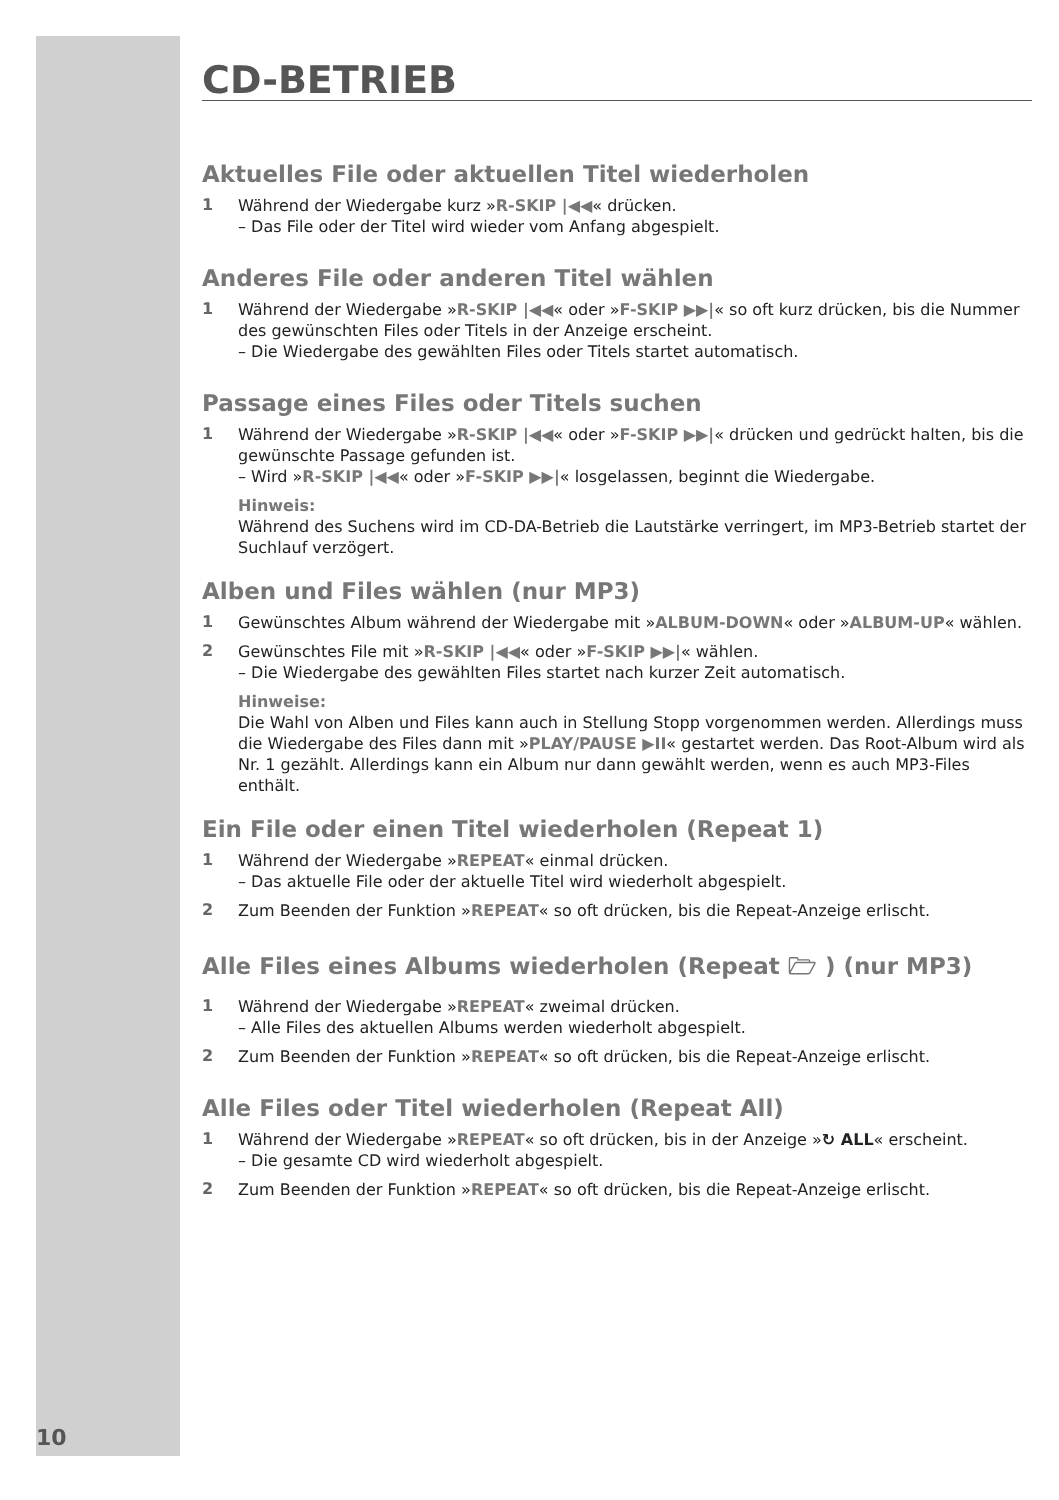CD-BETRIEB
Aktuelles File oder aktuellen Titel wiederholen
1
Während der Wiedergabe kurz »R-SKIP |◀◀« drücken.
– Das File oder der Titel wird wieder vom Anfang abgespielt.
Anderes File oder anderen Titel wählen
1
Während der Wiedergabe »R-SKIP |◀◀« oder »F-SKIP ▶▶|« so oft kurz drücken, bis die Nummer des gewünschten Files oder Titels in der Anzeige erscheint.
– Die Wiedergabe des gewählten Files oder Titels startet automatisch.
Passage eines Files oder Titels suchen
1
Während der Wiedergabe »R-SKIP |◀◀« oder »F-SKIP ▶▶|« drücken und gedrückt halten, bis die gewünschte Passage gefunden ist.
– Wird »R-SKIP |◀◀« oder »F-SKIP ▶▶|« losgelassen, beginnt die Wiedergabe.
Hinweis:
Während des Suchens wird im CD-DA-Betrieb die Lautstärke verringert, im MP3-Betrieb startet der Suchlauf verzögert.
Alben und Files wählen (nur MP3)
1
Gewünschtes Album während der Wiedergabe mit »ALBUM-DOWN« oder »ALBUM-UP« wählen.
2
Gewünschtes File mit »R-SKIP |◀◀« oder »F-SKIP ▶▶|« wählen.
– Die Wiedergabe des gewählten Files startet nach kurzer Zeit automatisch.
Hinweise:
Die Wahl von Alben und Files kann auch in Stellung Stopp vorgenommen werden. Allerdings muss die Wiedergabe des Files dann mit »PLAY/PAUSE ▶II« gestartet werden. Das Root-Album wird als Nr. 1 gezählt. Allerdings kann ein Album nur dann gewählt werden, wenn es auch MP3-Files enthält.
Ein File oder einen Titel wiederholen (Repeat 1)
1
Während der Wiedergabe »REPEAT« einmal drücken.
– Das aktuelle File oder der aktuelle Titel wird wiederholt abgespielt.
2
Zum Beenden der Funktion »REPEAT« so oft drücken, bis die Repeat-Anzeige erlischt.
Alle Files eines Albums wiederholen (Repeat 🗁 ) (nur MP3)
1
Während der Wiedergabe »REPEAT« zweimal drücken.
– Alle Files des aktuellen Albums werden wiederholt abgespielt.
2
Zum Beenden der Funktion »REPEAT« so oft drücken, bis die Repeat-Anzeige erlischt.
Alle Files oder Titel wiederholen (Repeat All)
1
Während der Wiedergabe »REPEAT« so oft drücken, bis in der Anzeige »↻ ALL« erscheint.
– Die gesamte CD wird wiederholt abgespielt.
2
Zum Beenden der Funktion »REPEAT« so oft drücken, bis die Repeat-Anzeige erlischt.
10